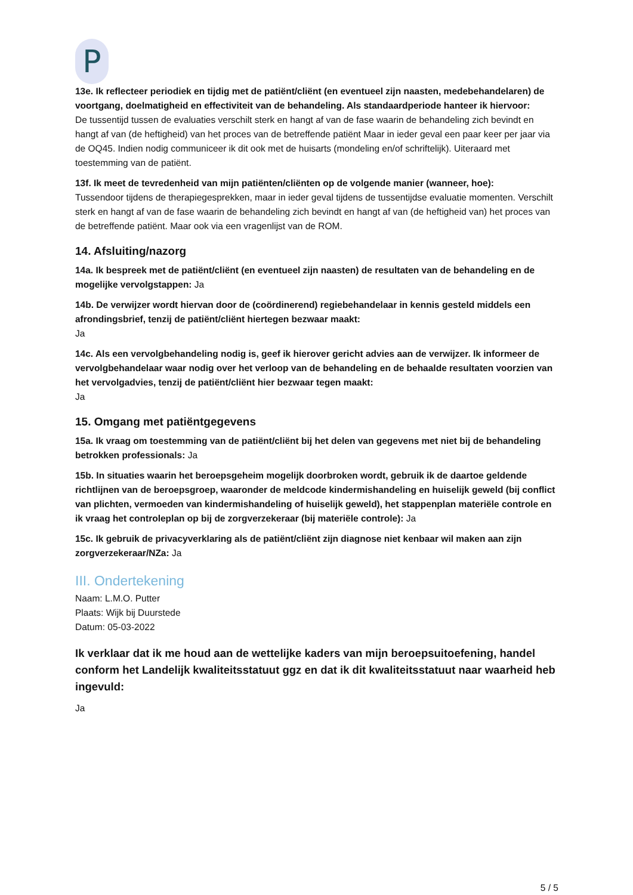P
13e. Ik reflecteer periodiek en tijdig met de patiënt/cliënt (en eventueel zijn naasten, medebehandelaren) de voortgang, doelmatigheid en effectiviteit van de behandeling. Als standaardperiode hanteer ik hiervoor:
De tussentijd tussen de evaluaties verschilt sterk en hangt af van de fase waarin de behandeling zich bevindt en hangt af van (de heftigheid) van het proces van de betreffende patiënt Maar in ieder geval een paar keer per jaar via de OQ45. Indien nodig communiceer ik dit ook met de huisarts (mondeling en/of schriftelijk). Uiteraard met toestemming van de patiënt.
13f. Ik meet de tevredenheid van mijn patiënten/cliënten op de volgende manier (wanneer, hoe):
Tussendoor tijdens de therapiegesprekken, maar in ieder geval tijdens de tussentijdse evaluatie momenten. Verschilt sterk en hangt af van de fase waarin de behandeling zich bevindt en hangt af van (de heftigheid van) het proces van de betreffende patiënt. Maar ook via een vragenlijst van de ROM.
14. Afsluiting/nazorg
14a. Ik bespreek met de patiënt/cliënt (en eventueel zijn naasten) de resultaten van de behandeling en de mogelijke vervolgstappen: Ja
14b. De verwijzer wordt hiervan door de (coördinerend) regiebehandelaar in kennis gesteld middels een afrondingsbrief, tenzij de patiënt/cliënt hiertegen bezwaar maakt:
Ja
14c. Als een vervolgbehandeling nodig is, geef ik hierover gericht advies aan de verwijzer. Ik informeer de vervolgbehandelaar waar nodig over het verloop van de behandeling en de behaalde resultaten voorzien van het vervolgadvies, tenzij de patiënt/cliënt hier bezwaar tegen maakt:
Ja
15. Omgang met patiëntgegevens
15a. Ik vraag om toestemming van de patiënt/cliënt bij het delen van gegevens met niet bij de behandeling betrokken professionals: Ja
15b. In situaties waarin het beroepsgeheim mogelijk doorbroken wordt, gebruik ik de daartoe geldende richtlijnen van de beroepsgroep, waaronder de meldcode kindermishandeling en huiselijk geweld (bij conflict van plichten, vermoeden van kindermishandeling of huiselijk geweld), het stappenplan materiële controle en ik vraag het controleplan op bij de zorgverzekeraar (bij materiële controle): Ja
15c. Ik gebruik de privacyverklaring als de patiënt/cliënt zijn diagnose niet kenbaar wil maken aan zijn zorgverzekeraar/NZa: Ja
III. Ondertekening
Naam: L.M.O. Putter
Plaats: Wijk bij Duurstede
Datum: 05-03-2022
Ik verklaar dat ik me houd aan de wettelijke kaders van mijn beroepsuitoefening, handel conform het Landelijk kwaliteitsstatuut ggz en dat ik dit kwaliteitsstatuut naar waarheid heb ingevuld:
Ja
5 / 5